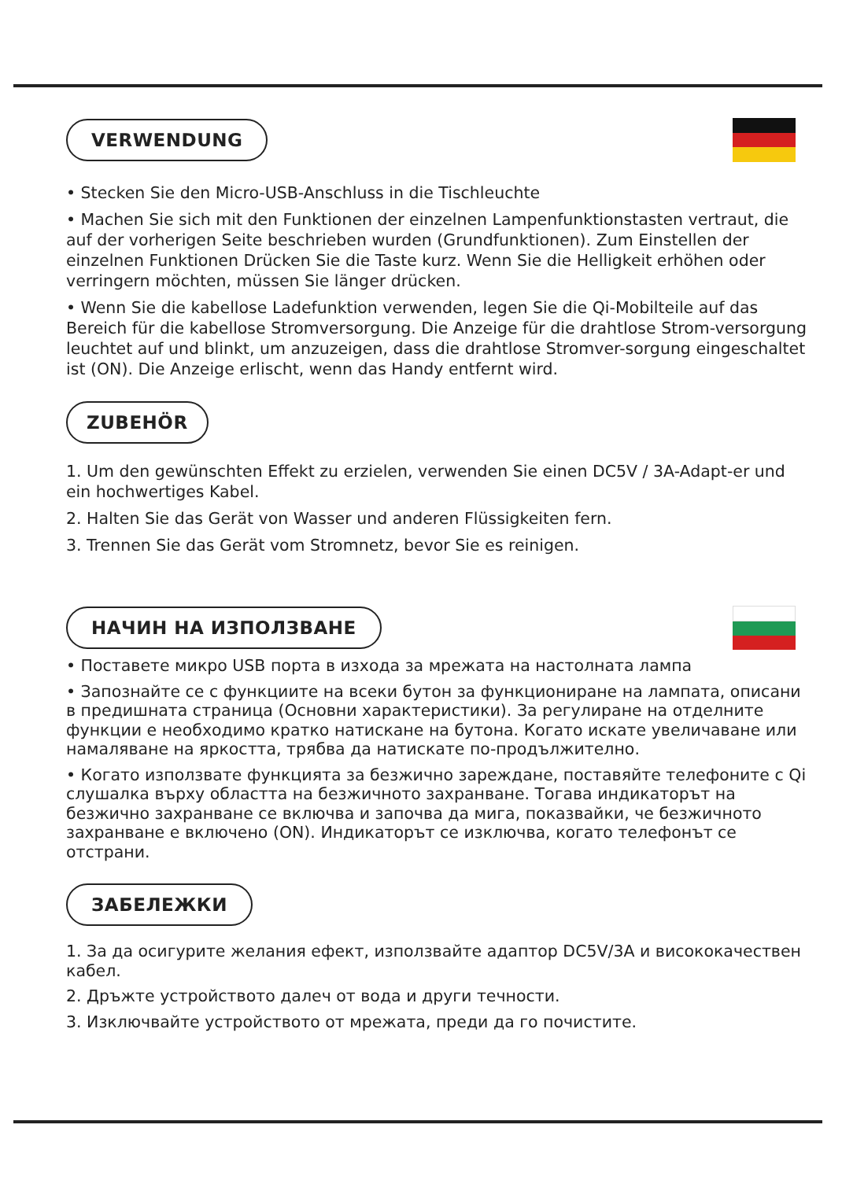VERWENDUNG
• Stecken Sie den Micro-USB-Anschluss in die Tischleuchte
• Machen Sie sich mit den Funktionen der einzelnen Lampenfunktionstasten vertraut, die auf der vorherigen Seite beschrieben wurden (Grundfunktionen). Zum Einstellen der einzelnen Funktionen Drücken Sie die Taste kurz. Wenn Sie die Helligkeit erhöhen oder verringern möchten, müssen Sie länger drücken.
• Wenn Sie die kabellose Ladefunktion verwenden, legen Sie die Qi-Mobilteile auf das Bereich für die kabellose Stromversorgung. Die Anzeige für die drahtlose Strom-versorgung leuchtet auf und blinkt, um anzuzeigen, dass die drahtlose Stromver-sorgung eingeschaltet ist (ON). Die Anzeige erlischt, wenn das Handy entfernt wird.
ZUBEHÖR
1. Um den gewünschten Effekt zu erzielen, verwenden Sie einen DC5V / 3A-Adapt-er und ein hochwertiges Kabel.
2. Halten Sie das Gerät von Wasser und anderen Flüssigkeiten fern.
3. Trennen Sie das Gerät vom Stromnetz, bevor Sie es reinigen.
НАЧИН НА ИЗПОЛЗВАНЕ
• Поставете микро USB порта в изхода за мрежата на настолната лампа
• Запознайте се с функциите на всеки бутон за функциониране на лампата, описани в предишната страница (Основни характеристики). За регулиране на отделните функции е необходимо кратко натискане на бутона. Когато искате увеличаване или намаляване на яркостта, трябва да натискате по-продължително.
• Когато използвате функцията за безжично зареждане, поставяйте телефоните с Qi слушалка върху областта на безжичното захранване. Тогава индикаторът на безжично захранване се включва и започва да мига, показвайки, че безжичното захранване е включено (ON). Индикаторът се изключва, когато телефонът се отстрани.
ЗАБЕЛЕЖКИ
1. За да осигурите желания ефект, използвайте адаптор DC5V/3A и висококачествен кабел.
2. Дръжте устройството далеч от вода и други течности.
3. Изключвайте устройството от мрежата, преди да го почистите.